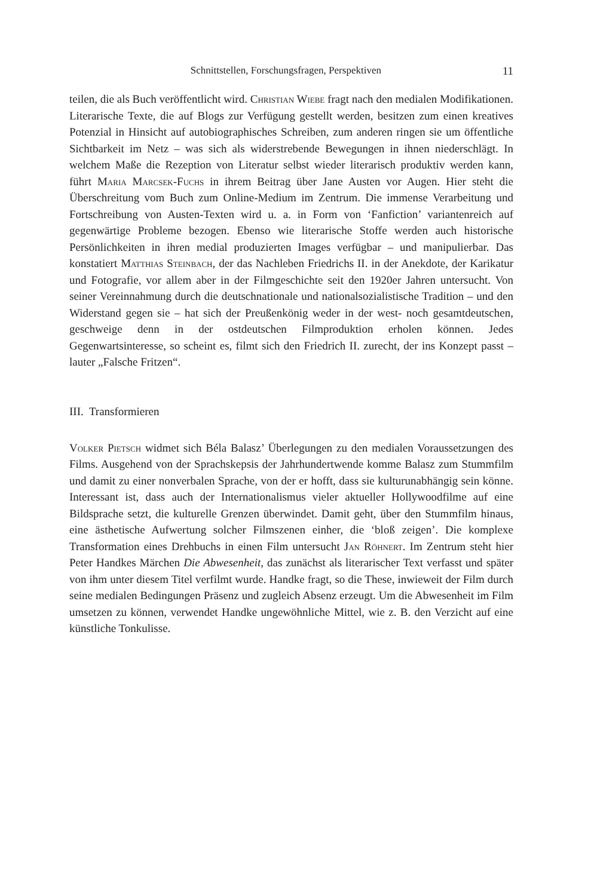Schnittstellen, Forschungsfragen, Perspektiven 11
teilen, die als Buch veröffentlicht wird. Christian Wiebe fragt nach den medialen Modifikationen. Literarische Texte, die auf Blogs zur Verfügung gestellt werden, besitzen zum einen kreatives Potenzial in Hinsicht auf autobiographisches Schrei­ben, zum anderen ringen sie um öffentliche Sichtbarkeit im Netz – was sich als widerstrebende Bewegungen in ihnen niederschlägt. In welchem Maße die Re­zeption von Literatur selbst wieder literarisch produktiv werden kann, führt Maria Marcsek-Fuchs in ihrem Beitrag über Jane Austen vor Augen. Hier steht die Überschreitung vom Buch zum Online-Medium im Zentrum. Die immense Verar­beitung und Fortschreibung von Austen-Texten wird u. a. in Form von ‘Fanfiction’ variantenreich auf gegenwärtige Probleme bezogen. Ebenso wie literarische Stof­fe werden auch historische Persönlichkeiten in ihren medial produzierten Ima­ges verfügbar – und manipulierbar. Das konstatiert Matthias Steinbach, der das Nachleben Friedrichs II. in der Anekdote, der Karikatur und Fotografie, vor allem aber in der Filmgeschichte seit den 1920er Jahren untersucht. Von seiner Verein­nahmung durch die deutschnationale und nationalsozialistische Tradition – und den Widerstand gegen sie – hat sich der Preußenkönig weder in der west- noch gesamtdeutschen, geschweige denn in der ostdeutschen Filmproduktion erholen können. Jedes Gegenwartsinteresse, so scheint es, filmt sich den Friedrich II. zu­recht, der ins Konzept passt – lauter „Falsche Fritzen“.
III. Transformieren
Volker Pietsch widmet sich Béla Balasz’ Überlegungen zu den medialen Vor­aussetzungen des Films. Ausgehend von der Sprachskepsis der Jahrhundertwende komme Balasz zum Stummfilm und damit zu einer nonverbalen Sprache, von der er hofft, dass sie kulturunabhängig sein könne. Interessant ist, dass auch der In­ternationalismus vieler aktueller Hollywoodfilme auf eine Bildsprache setzt, die kulturelle Grenzen überwindet. Damit geht, über den Stummfilm hinaus, eine äs­thetische Aufwertung solcher Filmszenen einher, die ‘bloß zeigen’. Die komple­xe Transformation eines Drehbuchs in einen Film untersucht Jan Röhnert. Im Zentrum steht hier Peter Handkes Märchen Die Abwesenheit, das zunächst als literarischer Text verfasst und später von ihm unter diesem Titel verfilmt wurde. Handke fragt, so die These, inwieweit der Film durch seine medialen Bedingun­gen Präsenz und zugleich Absenz erzeugt. Um die Abwesenheit im Film umsetzen zu können, verwendet Handke ungewöhnliche Mittel, wie z. B. den Verzicht auf eine künstliche Tonkulisse.